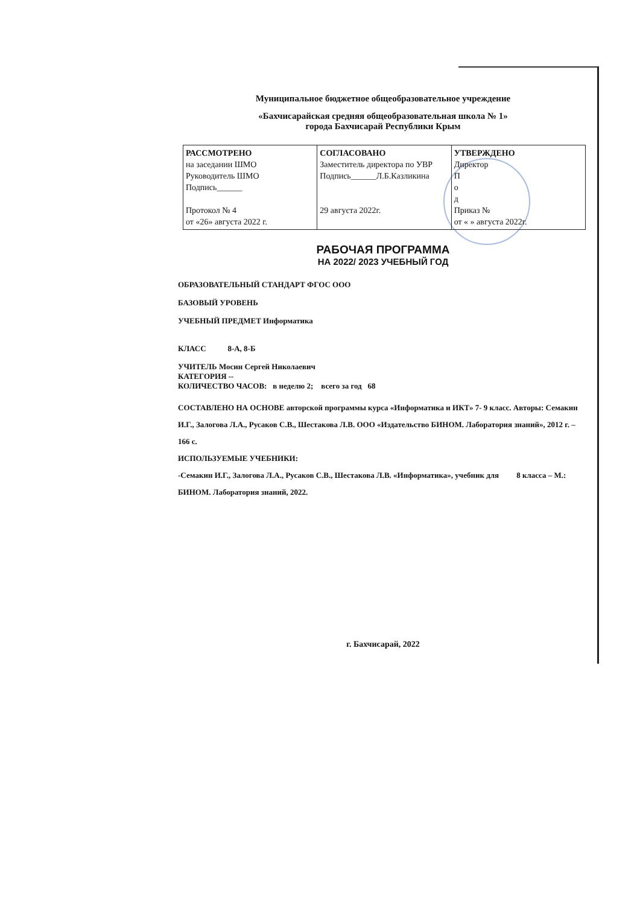Муниципальное бюджетное общеобразовательное учреждение
«Бахчисарайская средняя общеобразовательная школа № 1»
города Бахчисарай Республики Крым
| РАССМОТРЕНО на заседании ШМО Руководитель ШМО Подпись______ Протокол № 4 от «26» августа 2022 г. | СОГЛАСОВАНО Заместитель директора по УВР Подпись______Л.Б.Казликина 29 августа 2022г. | УТВЕРЖДЕНО Директор П о д Приказ № от « » августа 2022г. |
РАБОЧАЯ ПРОГРАММА
НА 2022/ 2023 УЧЕБНЫЙ ГОД
ОБРАЗОВАТЕЛЬНЫЙ СТАНДАРТ ФГОС ООО
БАЗОВЫЙ УРОВЕНЬ
УЧЕБНЫЙ ПРЕДМЕТ Информатика
КЛАСС 8-А, 8-Б
УЧИТЕЛЬ Мосин Сергей Николаевич
КАТЕГОРИЯ --
КОЛИЧЕСТВО ЧАСОВ: в неделю 2; всего за год 68
СОСТАВЛЕНО НА ОСНОВЕ авторской программы курса «Информатика и ИКТ» 7- 9 класс. Авторы: Семакин И.Г., Залогова Л.А., Русаков С.В., Шестакова Л.В. ООО «Издательство БИНОМ. Лаборатория знаний», 2012 г. – 166 с.
ИСПОЛЬЗУЕМЫЕ УЧЕБНИКИ:
-Семакин И.Г., Залогова Л.А., Русаков С.В., Шестакова Л.В. «Информатика», учебник для 8 класса – М.: БИНОМ. Лаборатория знаний, 2022.
г. Бахчисарай, 2022